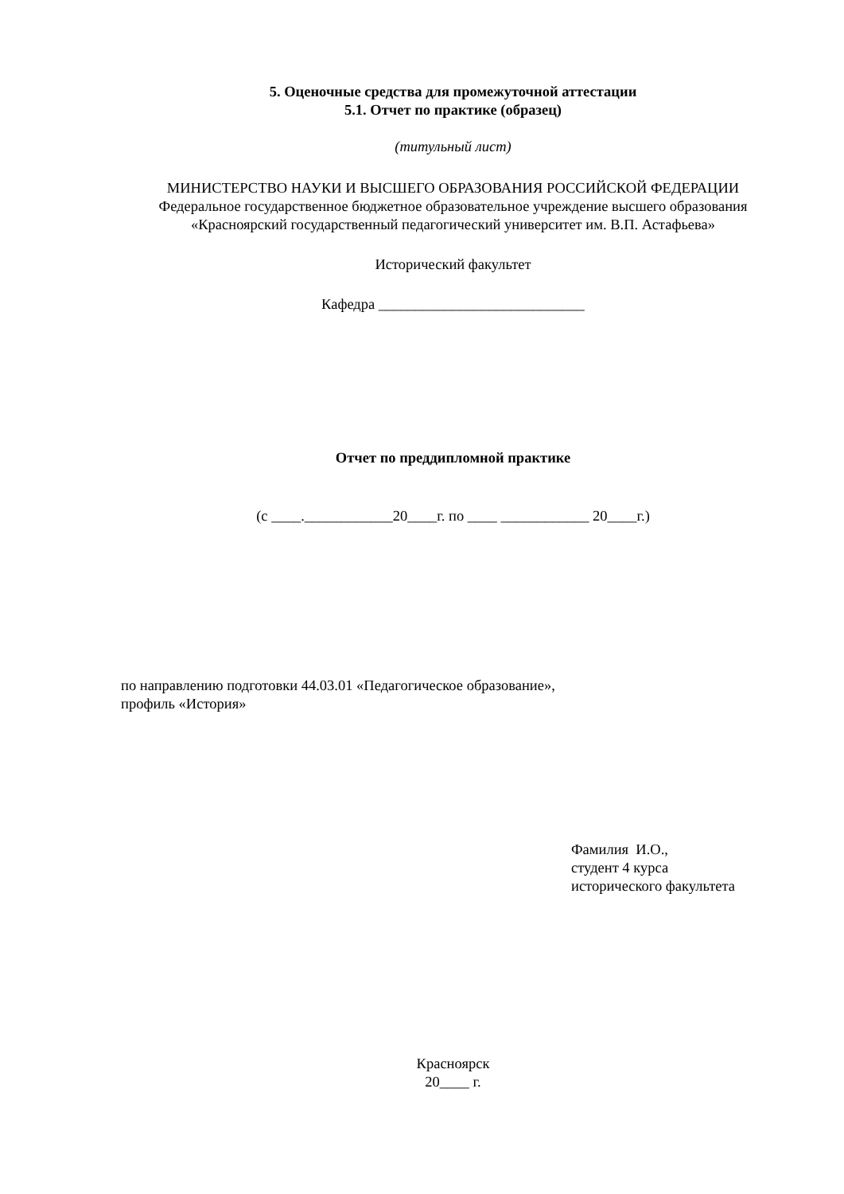5. Оценочные средства для промежуточной аттестации
5.1. Отчет по практике (образец)
(титульный лист)
МИНИСТЕРСТВО НАУКИ И ВЫСШЕГО ОБРАЗОВАНИЯ РОССИЙСКОЙ ФЕДЕРАЦИИ
Федеральное государственное бюджетное образовательное учреждение высшего образования
«Красноярский государственный педагогический университет им. В.П. Астафьева»
Исторический факультет
Кафедра ____________________________
Отчет по преддипломной практике
(с ____.____________20____г. по ____ ____________ 20____г.)
по направлению подготовки 44.03.01 «Педагогическое образование»,
профиль «История»
Фамилия И.О.,
студент 4 курса
исторического факультета
Красноярск
20____ г.